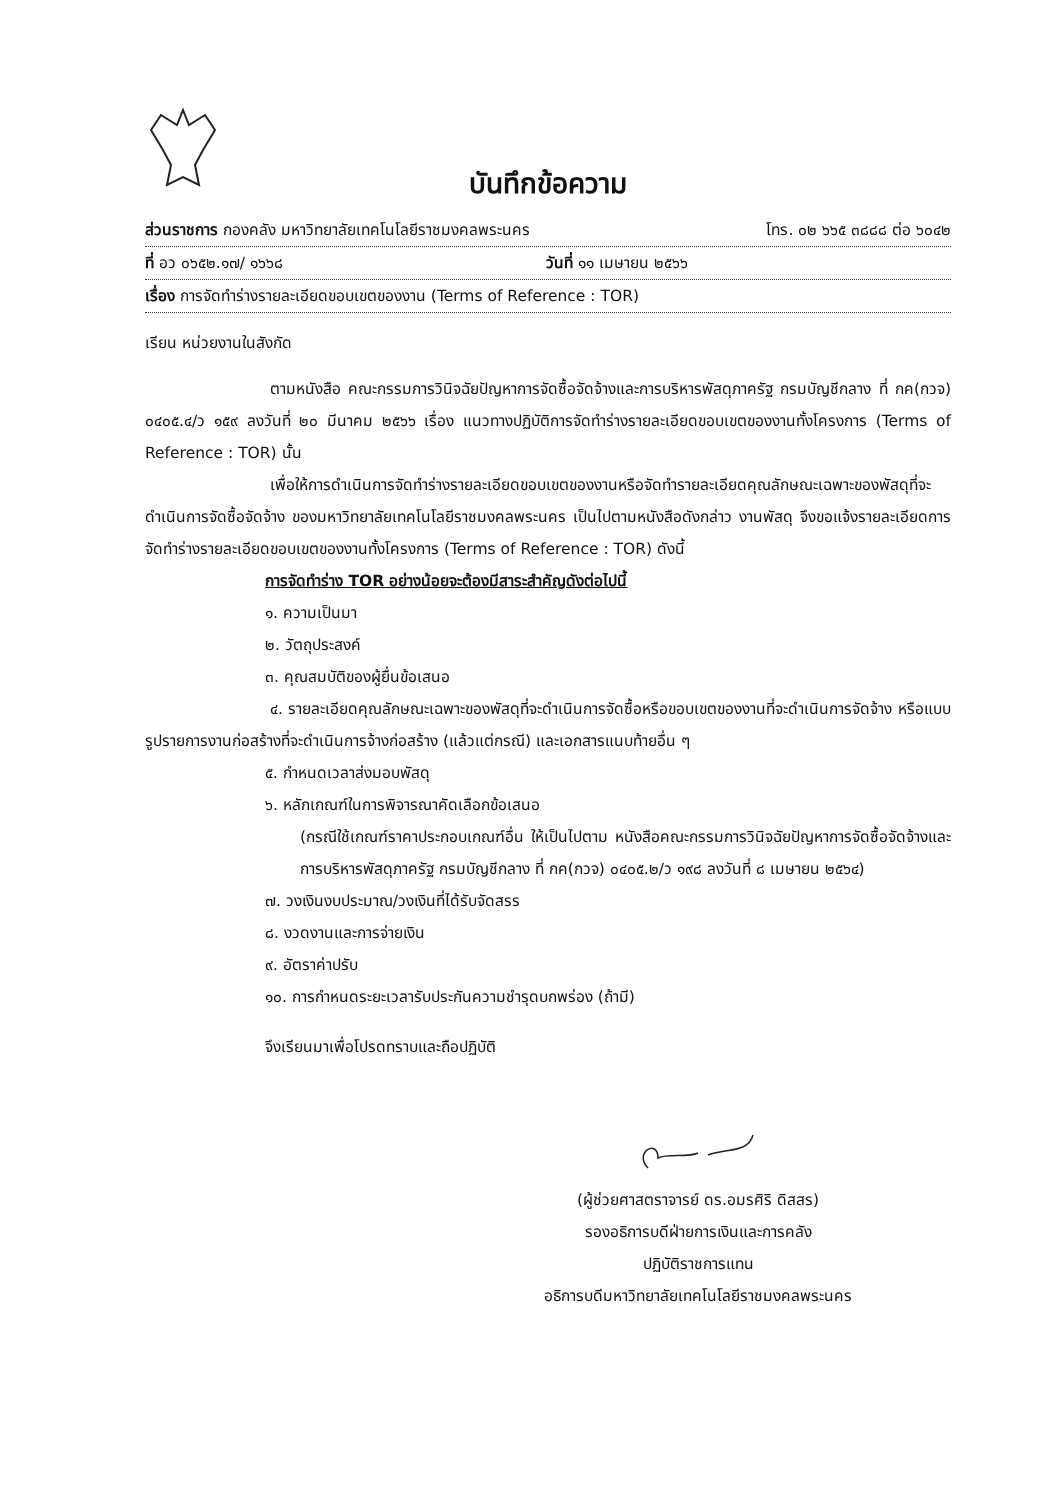บันทึกข้อความ
ส่วนราชการ กองคลัง มหาวิทยาลัยเทคโนโลยีราชมงคลพระนคร โทร. ๐๒ ๖๖๕ ๓๘๘๘ ต่อ ๖๐๔๒
ที่ อว ๐๖๕๒.๑๗/ ๑๖๖๘ วันที่ ๑๑ เมษายน ๒๕๖๖
เรื่อง การจัดทำร่างรายละเอียดขอบเขตของงาน (Terms of Reference : TOR)
เรียน หน่วยงานในสังกัด
ตามหนังสือ คณะกรรมการวินิจฉัยปัญหาการจัดซื้อจัดจ้างและการบริหารพัสดุภาครัฐ กรมบัญชีกลาง ที่ กค(กวจ) ๐๔๐๕.๔/ว ๑๕๙ ลงวันที่ ๒๐ มีนาคม ๒๕๖๖ เรื่อง แนวทางปฏิบัติการจัดทำร่างรายละเอียดขอบเขตของงานทั้งโครงการ (Terms of Reference : TOR) นั้น
เพื่อให้การดำเนินการจัดทำร่างรายละเอียดขอบเขตของงานหรือจัดทำรายละเอียดคุณลักษณะเฉพาะของพัสดุที่จะดำเนินการจัดซื้อจัดจ้าง ของมหาวิทยาลัยเทคโนโลยีราชมงคลพระนคร เป็นไปตามหนังสือดังกล่าว งานพัสดุ จึงขอแจ้งรายละเอียดการจัดทำร่างรายละเอียดขอบเขตของงานทั้งโครงการ (Terms of Reference : TOR) ดังนี้
การจัดทำร่าง TOR อย่างน้อยจะต้องมีสาระสำคัญดังต่อไปนี้
๑. ความเป็นมา
๒. วัตถุประสงค์
๓. คุณสมบัติของผู้ยื่นข้อเสนอ
๔. รายละเอียดคุณลักษณะเฉพาะของพัสดุที่จะดำเนินการจัดซื้อหรือขอบเขตของงานที่จะดำเนินการจัดจ้าง หรือแบบรูปรายการงานก่อสร้างที่จะดำเนินการจ้างก่อสร้าง (แล้วแต่กรณี) และเอกสารแนบท้ายอื่น ๆ
๕. กำหนดเวลาส่งมอบพัสดุ
๖. หลักเกณฑ์ในการพิจารณาคัดเลือกข้อเสนอ
(กรณีใช้เกณฑ์ราคาประกอบเกณฑ์อื่น ให้เป็นไปตาม หนังสือคณะกรรมการวินิจฉัยปัญหาการจัดซื้อจัดจ้างและการบริหารพัสดุภาครัฐ กรมบัญชีกลาง ที่ กค(กวจ) ๐๔๐๕.๒/ว ๑๙๘ ลงวันที่ ๘ เมษายน ๒๕๖๔)
๗. วงเงินงบประมาณ/วงเงินที่ได้รับจัดสรร
๘. งวดงานและการจ่ายเงิน
๙. อัตราค่าปรับ
๑๐. การกำหนดระยะเวลารับประกันความชำรุดบกพร่อง (ถ้ามี)
จึงเรียนมาเพื่อโปรดทราบและถือปฏิบัติ
(ผู้ช่วยศาสตราจารย์ ดร.อมรศิริ ดิสสร)
รองอธิการบดีฝ่ายการเงินและการคลัง
ปฏิบัติราชการแทน
อธิการบดีมหาวิทยาลัยเทคโนโลยีราชมงคลพระนคร